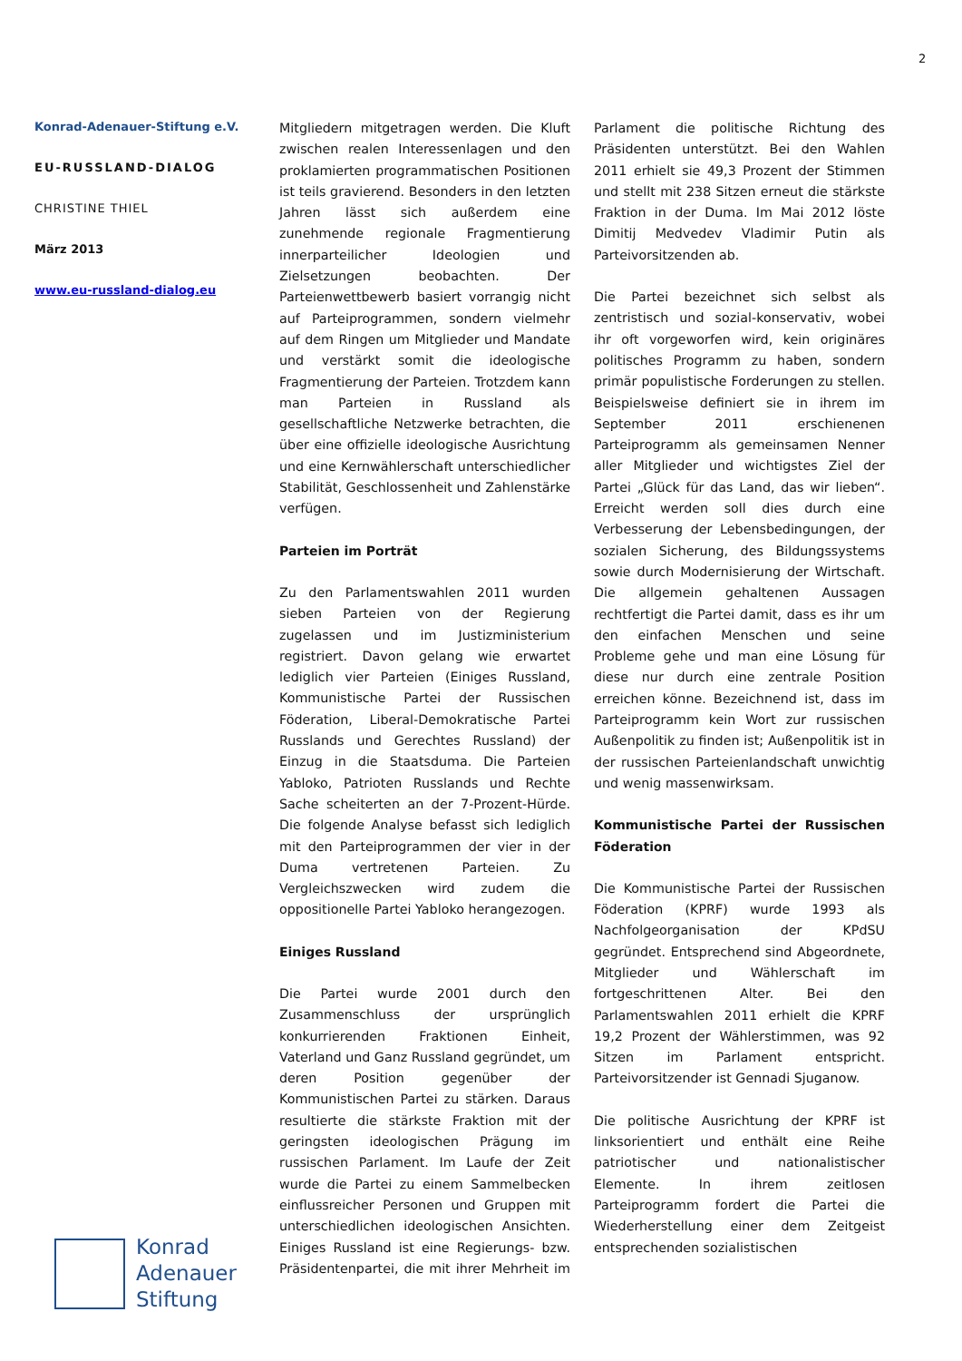2
Konrad-Adenauer-Stiftung e.V.
EU-RUSSLAND-DIALOG
CHRISTINE THIEL
März 2013
www.eu-russland-dialog.eu
Mitgliedern mitgetragen werden. Die Kluft zwischen realen Interessenlagen und den proklamierten programmatischen Positionen ist teils gravierend. Besonders in den letzten Jahren lässt sich außerdem eine zunehmende regionale Fragmentierung innerparteilicher Ideologien und Zielsetzungen beobachten. Der Parteienwettbewerb basiert vorrangig nicht auf Parteiprogrammen, sondern vielmehr auf dem Ringen um Mitglieder und Mandate und verstärkt somit die ideologische Fragmentierung der Parteien. Trotzdem kann man Parteien in Russland als gesellschaftliche Netzwerke betrachten, die über eine offizielle ideologische Ausrichtung und eine Kernwählerschaft unterschiedlicher Stabilität, Geschlossenheit und Zahlenstärke verfügen.
Parteien im Porträt
Zu den Parlamentswahlen 2011 wurden sieben Parteien von der Regierung zugelassen und im Justizministerium registriert. Davon gelang wie erwartet lediglich vier Parteien (Einiges Russland, Kommunistische Partei der Russischen Föderation, Liberal-Demokratische Partei Russlands und Gerechtes Russland) der Einzug in die Staatsduma. Die Parteien Yabloko, Patrioten Russlands und Rechte Sache scheiterten an der 7-Prozent-Hürde. Die folgende Analyse befasst sich lediglich mit den Parteiprogrammen der vier in der Duma vertretenen Parteien. Zu Vergleichszwecken wird zudem die oppositionelle Partei Yabloko herangezogen.
Einiges Russland
Die Partei wurde 2001 durch den Zusammenschluss der ursprünglich konkurrierenden Fraktionen Einheit, Vaterland und Ganz Russland gegründet, um deren Position gegenüber der Kommunistischen Partei zu stärken. Daraus resultierte die stärkste Fraktion mit der geringsten ideologischen Prägung im russischen Parlament. Im Laufe der Zeit wurde die Partei zu einem Sammelbecken einflussreicher Personen und Gruppen mit unterschiedlichen ideologischen Ansichten. Einiges Russland ist eine Regierungs- bzw. Präsidentenpartei, die mit ihrer Mehrheit im Parlament die politische Richtung des Präsidenten unterstützt. Bei den Wahlen 2011 erhielt sie 49,3 Prozent der Stimmen und stellt mit 238 Sitzen erneut die stärkste Fraktion in der Duma. Im Mai 2012 löste Dimitij Medvedev Vladimir Putin als Parteivorsitzenden ab.
Die Partei bezeichnet sich selbst als zentristisch und sozial-konservativ, wobei ihr oft vorgeworfen wird, kein originäres politisches Programm zu haben, sondern primär populistische Forderungen zu stellen. Beispielsweise definiert sie in ihrem im September 2011 erschienenen Parteiprogramm als gemeinsamen Nenner aller Mitglieder und wichtigstes Ziel der Partei „Glück für das Land, das wir lieben“. Erreicht werden soll dies durch eine Verbesserung der Lebensbedingungen, der sozialen Sicherung, des Bildungssystems sowie durch Modernisierung der Wirtschaft. Die allgemein gehaltenen Aussagen rechtfertigt die Partei damit, dass es ihr um den einfachen Menschen und seine Probleme gehe und man eine Lösung für diese nur durch eine zentrale Position erreichen könne. Bezeichnend ist, dass im Parteiprogramm kein Wort zur russischen Außenpolitik zu finden ist; Außenpolitik ist in der russischen Parteienlandschaft unwichtig und wenig massenwirksam.
Kommunistische Partei der Russischen Föderation
Die Kommunistische Partei der Russischen Föderation (KPRF) wurde 1993 als Nachfolgeorganisation der KPdSU gegründet. Entsprechend sind Abgeordnete, Mitglieder und Wählerschaft im fortgeschrittenen Alter. Bei den Parlamentswahlen 2011 erhielt die KPRF 19,2 Prozent der Wählerstimmen, was 92 Sitzen im Parlament entspricht. Parteivorsitzender ist Gennadi Sjuganow.
Die politische Ausrichtung der KPRF ist linksorientiert und enthält eine Reihe patriotischer und nationalistischer Elemente. In ihrem zeitlosen Parteiprogramm fordert die Partei die Wiederherstellung einer dem Zeitgeist entsprechenden sozialistischen
Konrad
Adenauer
Stiftung